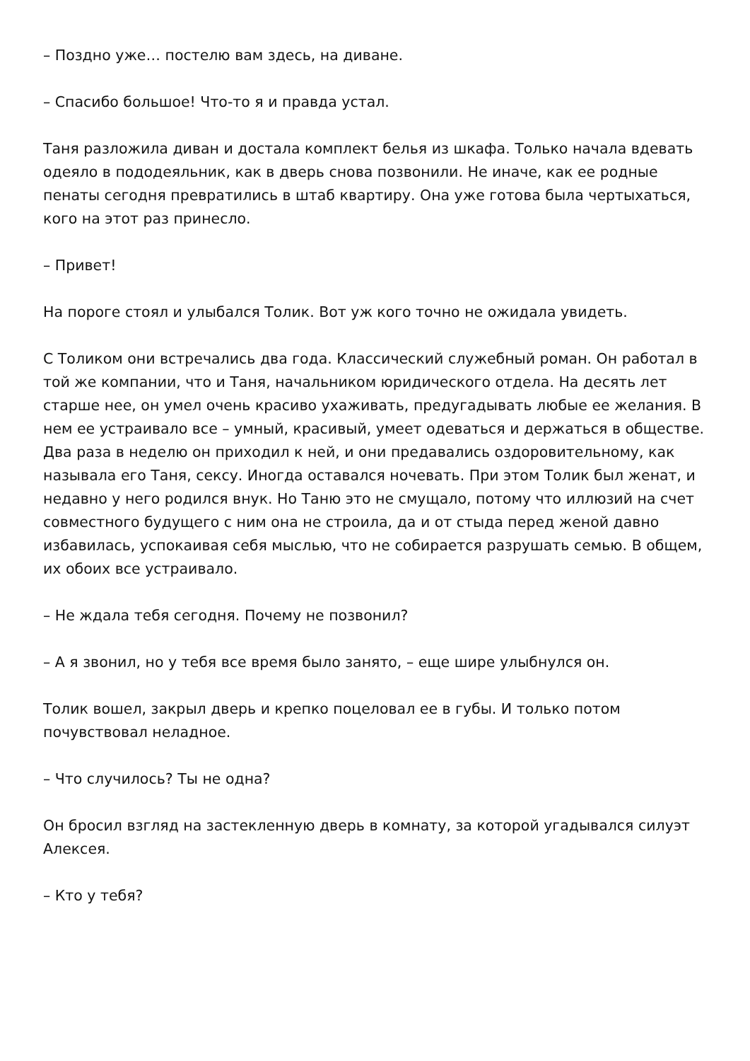– Поздно уже… постелю вам здесь, на диване.
– Спасибо большое! Что-то я и правда устал.
Таня разложила диван и достала комплект белья из шкафа. Только начала вдевать одеяло в пододеяльник, как в дверь снова позвонили. Не иначе, как ее родные пенаты сегодня превратились в штаб квартиру. Она уже готова была чертыхаться, кого на этот раз принесло.
– Привет!
На пороге стоял и улыбался Толик. Вот уж кого точно не ожидала увидеть.
С Толиком они встречались два года. Классический служебный роман. Он работал в той же компании, что и Таня, начальником юридического отдела. На десять лет старше нее, он умел очень красиво ухаживать, предугадывать любые ее желания. В нем ее устраивало все – умный, красивый, умеет одеваться и держаться в обществе. Два раза в неделю он приходил к ней, и они предавались оздоровительному, как называла его Таня, сексу. Иногда оставался ночевать. При этом Толик был женат, и недавно у него родился внук. Но Таню это не смущало, потому что иллюзий на счет совместного будущего с ним она не строила, да и от стыда перед женой давно избавилась, успокаивая себя мыслью, что не собирается разрушать семью. В общем, их обоих все устраивало.
– Не ждала тебя сегодня. Почему не позвонил?
– А я звонил, но у тебя все время было занято, – еще шире улыбнулся он.
Толик вошел, закрыл дверь и крепко поцеловал ее в губы. И только потом почувствовал неладное.
– Что случилось? Ты не одна?
Он бросил взгляд на застекленную дверь в комнату, за которой угадывался силуэт Алексея.
– Кто у тебя?